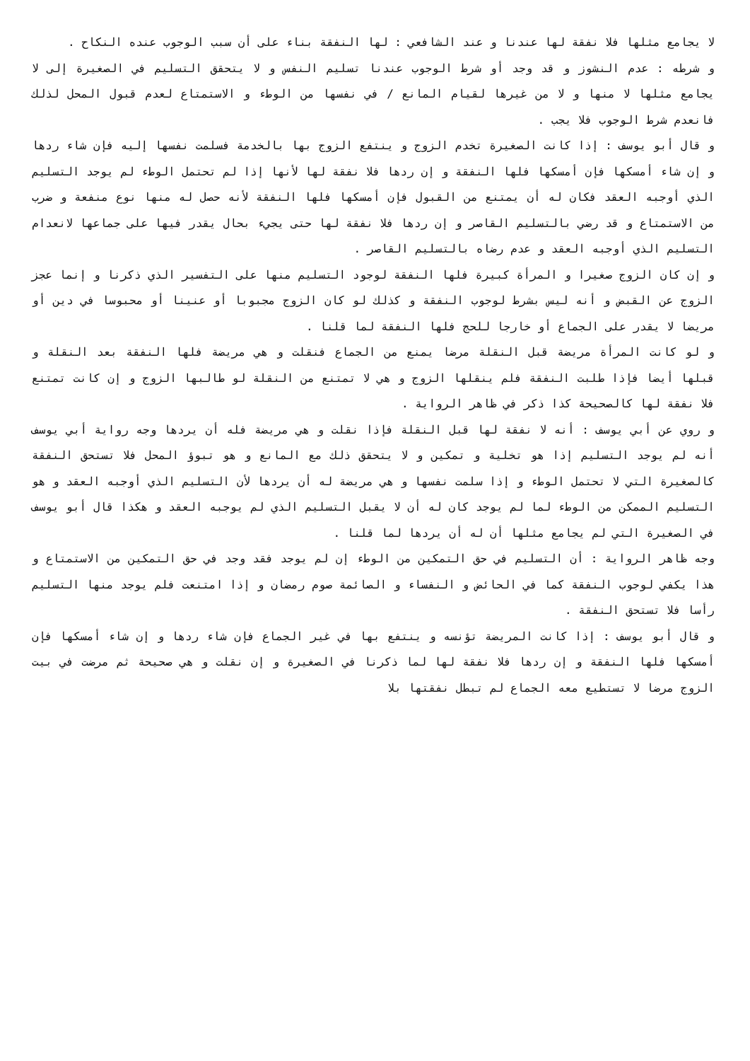لا يجامع مثلها فلا نفقة لها عندنا و عند الشافعي : لها النفقة بناء على أن سبب الوجوب عنده النكاح .
و شرطه : عدم النشوز و قد وجد أو شرط الوجوب عندنا تسليم النفس و لا يتحقق التسليم في الصغيرة إلى لا يجامع مثلها لا منها و لا من غيرها لقيام المانع / في نفسها من الوطء و الاستمتاع لعدم قبول المحل لذلك فانعدم شرط الوجوب فلا يجب .
و قال أبو يوسف : إذا كانت الصغيرة تخدم الزوج و ينتفع الزوج بها بالخدمة فسلمت نفسها إليه فإن شاء ردها و إن شاء أمسكها فإن أمسكها فلها النفقة و إن ردها فلا نفقة لها لأنها إذا لم تحتمل الوطء لم يوجد التسليم الذي أوجبه العقد فكان له أن يمتنع من القبول فإن أمسكها فلها النفقة لأنه حصل له منها نوع منفعة و ضرب من الاستمتاع و قد رضي بالتسليم القاصر و إن ردها فلا نفقة لها حتى يجيء بحال يقدر فيها على جماعها لانعدام التسليم الذي أوجبه العقد و عدم رضاه بالتسليم القاصر .
و إن كان الزوج صغيرا و المرأة كبيرة فلها النفقة لوجود التسليم منها على التفسير الذي ذكرنا و إنما عجز الزوج عن القبض و أنه ليس بشرط لوجوب النفقة و كذلك لو كان الزوج مجبوبا أو عنينا أو محبوسا في دين أو مريضا لا يقدر على الجماع أو خارجا للحج فلها النفقة لما قلنا .
و لو كانت المرأة مريضة قبل النقلة مرضا يمنع من الجماع فنقلت و هي مريضة فلها النفقة بعد النقلة و قبلها أيضا فإذا طلبت النفقة فلم ينقلها الزوج و هي لا تمتنع من النقلة لو طالبها الزوج و إن كانت تمتنع فلا نفقة لها كالصحيحة كذا ذكر في ظاهر الرواية .
و روي عن أبي يوسف : أنه لا نفقة لها قبل النقلة فإذا نقلت و هي مريضة فله أن يردها وجه رواية أبي يوسف أنه لم يوجد التسليم إذا هو تخلية و تمكين و لا يتحقق ذلك مع المانع و هو تبوؤ المحل فلا تستحق النفقة كالصغيرة التي لا تحتمل الوطء و إذا سلمت نفسها و هي مريضة له أن يردها لأن التسليم الذي أوجبه العقد و هو التسليم الممكن من الوطء لما لم يوجد كان له أن لا يقبل التسليم الذي لم يوجبه العقد و هكذا قال أبو يوسف في الصغيرة التي لم يجامع مثلها أن له أن يردها لما قلنا .
وجه ظاهر الرواية : أن التسليم في حق التمكين من الوطء إن لم يوجد فقد وجد في حق التمكين من الاستمتاع و هذا يكفي لوجوب النفقة كما في الحائض و النفساء و الصائمة صوم رمضان و إذا امتنعت فلم يوجد منها التسليم رأسا فلا تستحق النفقة .
و قال أبو يوسف : إذا كانت المريضة تؤنسه و ينتفع بها في غير الجماع فإن شاء ردها و إن شاء أمسكها فإن أمسكها فلها النفقة و إن ردها فلا نفقة لها لما ذكرنا في الصغيرة و إن نقلت و هي صحيحة ثم مرضت في بيت الزوج مرضا لا تستطيع معه الجماع لم تبطل نفقتها بلا